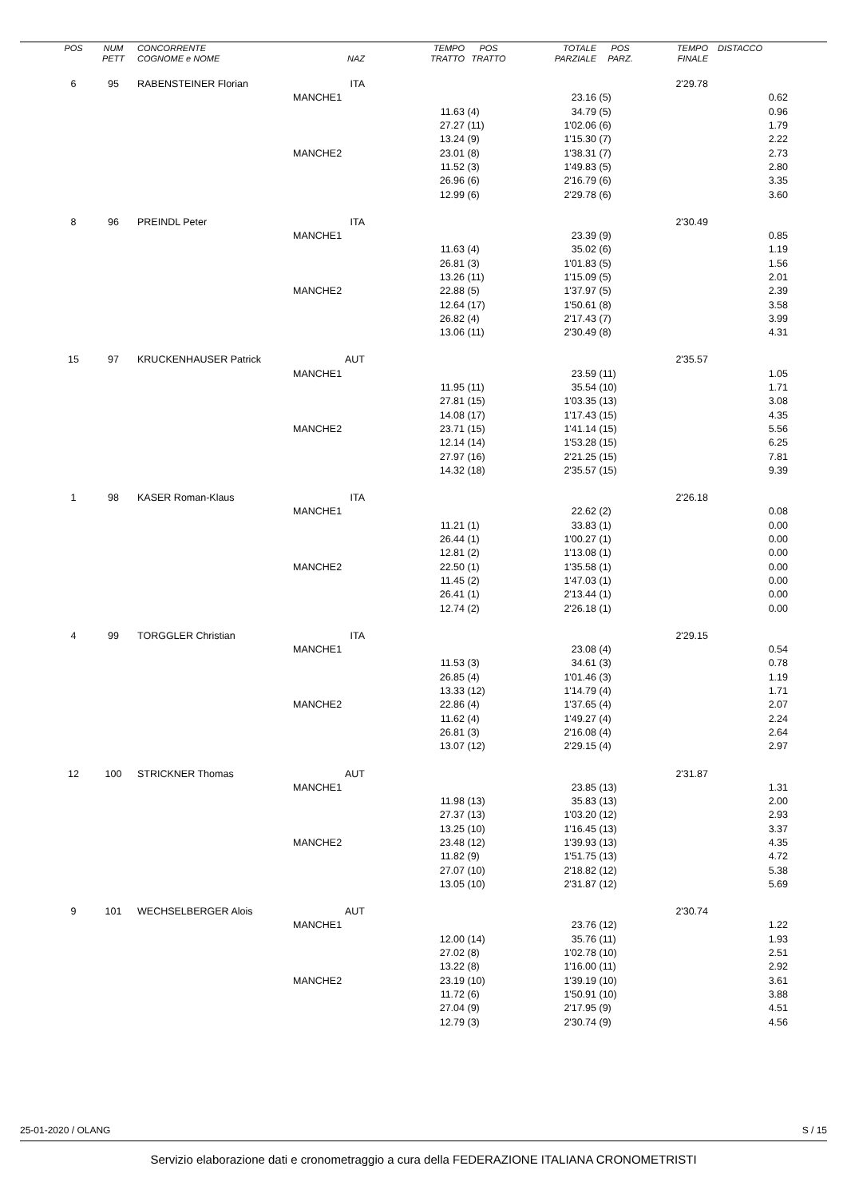| POS | NUM PETT | CONCORRENTE COGNOME e NOME | NAZ | TEMPO TRATTO | POS TRATTO | TOTALE PARZIALE | POS PARZ. | TEMPO FINALE | DISTACCO |
| --- | --- | --- | --- | --- | --- | --- | --- | --- | --- |
| 6 | 95 | RABENSTEINER Florian | ITA | | | | | 2'29.78 | |
| | | | MANCHE1 | | | 23.16 | (5) | | 0.62 |
| | | | | 11.63 | (4) | 34.79 | (5) | | 0.96 |
| | | | | 27.27 | (11) | 1'02.06 | (6) | | 1.79 |
| | | | | 13.24 | (9) | 1'15.30 | (7) | | 2.22 |
| | | | MANCHE2 | 23.01 | (8) | 1'38.31 | (7) | | 2.73 |
| | | | | 11.52 | (3) | 1'49.83 | (5) | | 2.80 |
| | | | | 26.96 | (6) | 2'16.79 | (6) | | 3.35 |
| | | | | 12.99 | (6) | 2'29.78 | (6) | | 3.60 |
| 8 | 96 | PREINDL Peter | ITA | | | | | 2'30.49 | |
| | | | MANCHE1 | | | 23.39 | (9) | | 0.85 |
| | | | | 11.63 | (4) | 35.02 | (6) | | 1.19 |
| | | | | 26.81 | (3) | 1'01.83 | (5) | | 1.56 |
| | | | | 13.26 | (11) | 1'15.09 | (5) | | 2.01 |
| | | | MANCHE2 | 22.88 | (5) | 1'37.97 | (5) | | 2.39 |
| | | | | 12.64 | (17) | 1'50.61 | (8) | | 3.58 |
| | | | | 26.82 | (4) | 2'17.43 | (7) | | 3.99 |
| | | | | 13.06 | (11) | 2'30.49 | (8) | | 4.31 |
| 15 | 97 | KRUCKENHAUSER Patrick | AUT | | | | | 2'35.57 | |
| | | | MANCHE1 | | | 23.59 | (11) | | 1.05 |
| | | | | 11.95 | (11) | 35.54 | (10) | | 1.71 |
| | | | | 27.81 | (15) | 1'03.35 | (13) | | 3.08 |
| | | | | 14.08 | (17) | 1'17.43 | (15) | | 4.35 |
| | | | MANCHE2 | 23.71 | (15) | 1'41.14 | (15) | | 5.56 |
| | | | | 12.14 | (14) | 1'53.28 | (15) | | 6.25 |
| | | | | 27.97 | (16) | 2'21.25 | (15) | | 7.81 |
| | | | | 14.32 | (18) | 2'35.57 | (15) | | 9.39 |
| 1 | 98 | KASER Roman-Klaus | ITA | | | | | 2'26.18 | |
| | | | MANCHE1 | | | 22.62 | (2) | | 0.08 |
| | | | | 11.21 | (1) | 33.83 | (1) | | 0.00 |
| | | | | 26.44 | (1) | 1'00.27 | (1) | | 0.00 |
| | | | | 12.81 | (2) | 1'13.08 | (1) | | 0.00 |
| | | | MANCHE2 | 22.50 | (1) | 1'35.58 | (1) | | 0.00 |
| | | | | 11.45 | (2) | 1'47.03 | (1) | | 0.00 |
| | | | | 26.41 | (1) | 2'13.44 | (1) | | 0.00 |
| | | | | 12.74 | (2) | 2'26.18 | (1) | | 0.00 |
| 4 | 99 | TORGGLER Christian | ITA | | | | | 2'29.15 | |
| | | | MANCHE1 | | | 23.08 | (4) | | 0.54 |
| | | | | 11.53 | (3) | 34.61 | (3) | | 0.78 |
| | | | | 26.85 | (4) | 1'01.46 | (3) | | 1.19 |
| | | | | 13.33 | (12) | 1'14.79 | (4) | | 1.71 |
| | | | MANCHE2 | 22.86 | (4) | 1'37.65 | (4) | | 2.07 |
| | | | | 11.62 | (4) | 1'49.27 | (4) | | 2.24 |
| | | | | 26.81 | (3) | 2'16.08 | (4) | | 2.64 |
| | | | | 13.07 | (12) | 2'29.15 | (4) | | 2.97 |
| 12 | 100 | STRICKNER Thomas | AUT | | | | | 2'31.87 | |
| | | | MANCHE1 | | | 23.85 | (13) | | 1.31 |
| | | | | 11.98 | (13) | 35.83 | (13) | | 2.00 |
| | | | | 27.37 | (13) | 1'03.20 | (12) | | 2.93 |
| | | | | 13.25 | (10) | 1'16.45 | (13) | | 3.37 |
| | | | MANCHE2 | 23.48 | (12) | 1'39.93 | (13) | | 4.35 |
| | | | | 11.82 | (9) | 1'51.75 | (13) | | 4.72 |
| | | | | 27.07 | (10) | 2'18.82 | (12) | | 5.38 |
| | | | | 13.05 | (10) | 2'31.87 | (12) | | 5.69 |
| 9 | 101 | WECHSELBERGER Alois | AUT | | | | | 2'30.74 | |
| | | | MANCHE1 | | | 23.76 | (12) | | 1.22 |
| | | | | 12.00 | (14) | 35.76 | (11) | | 1.93 |
| | | | | 27.02 | (8) | 1'02.78 | (10) | | 2.51 |
| | | | | 13.22 | (8) | 1'16.00 | (11) | | 2.92 |
| | | | MANCHE2 | 23.19 | (10) | 1'39.19 | (10) | | 3.61 |
| | | | | 11.72 | (6) | 1'50.91 | (10) | | 3.88 |
| | | | | 27.04 | (9) | 2'17.95 | (9) | | 4.51 |
| | | | | 12.79 | (3) | 2'30.74 | (9) | | 4.56 |
25-01-2020 / OLANG S / 15
Servizio elaborazione dati e cronometraggio a cura della FEDERAZIONE ITALIANA CRONOMETRISTI